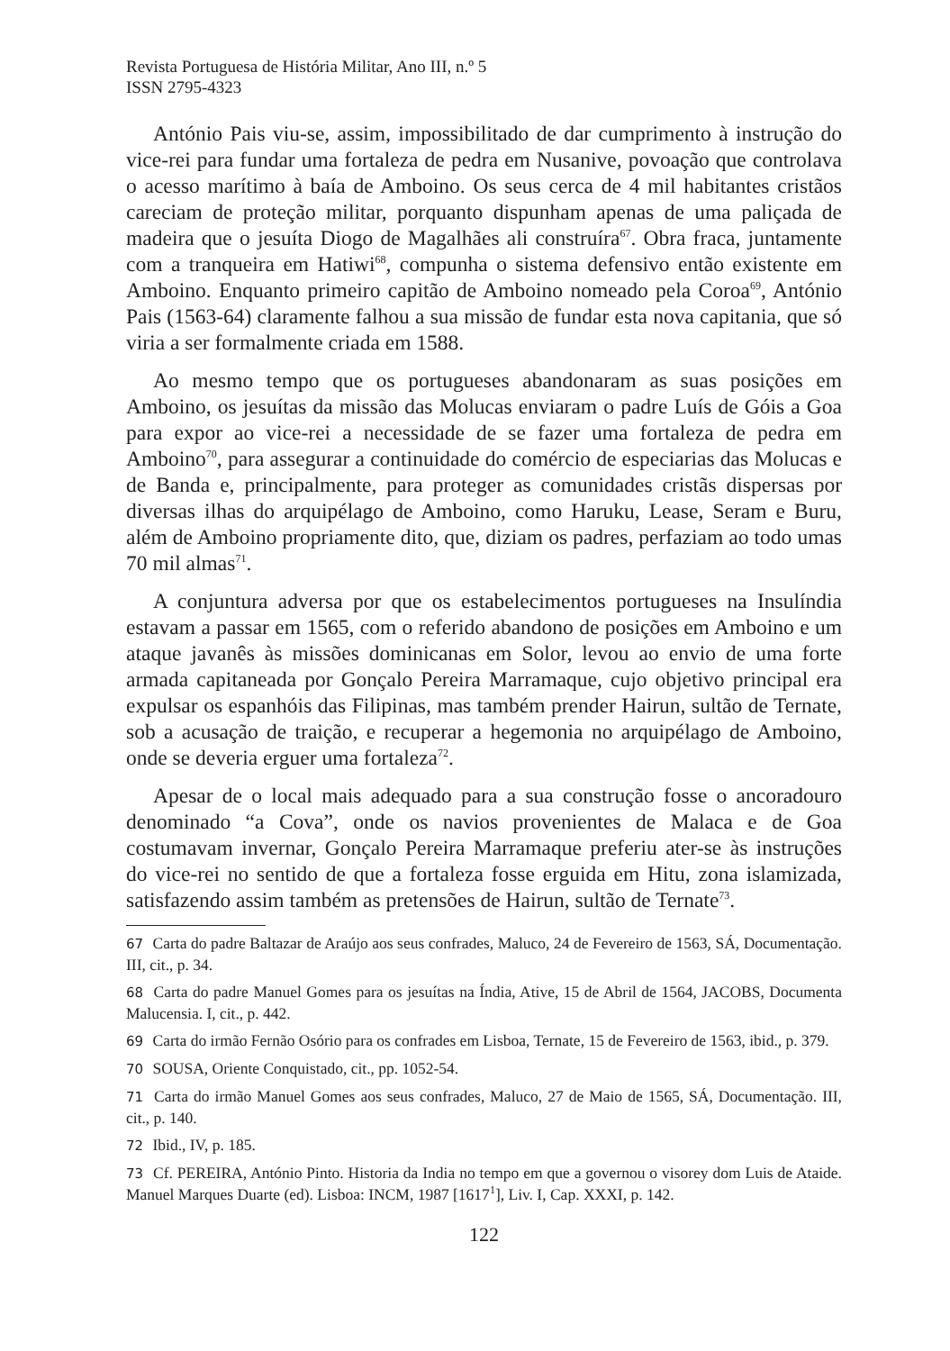Revista Portuguesa de História Militar, Ano III, n.º 5
ISSN 2795-4323
António Pais viu-se, assim, impossibilitado de dar cumprimento à instrução do vice-rei para fundar uma fortaleza de pedra em Nusanive, povoação que controlava o acesso marítimo à baía de Amboino. Os seus cerca de 4 mil habitantes cristãos careciam de proteção militar, porquanto dispunham apenas de uma paliçada de madeira que o jesuíta Diogo de Magalhães ali construíra<sup>67</sup>. Obra fraca, juntamente com a tranqueira em Hatiwi<sup>68</sup>, compunha o sistema defensivo então existente em Amboino. Enquanto primeiro capitão de Amboino nomeado pela Coroa<sup>69</sup>, António Pais (1563-64) claramente falhou a sua missão de fundar esta nova capitania, que só viria a ser formalmente criada em 1588.
Ao mesmo tempo que os portugueses abandonaram as suas posições em Amboino, os jesuítas da missão das Molucas enviaram o padre Luís de Góis a Goa para expor ao vice-rei a necessidade de se fazer uma fortaleza de pedra em Amboino<sup>70</sup>, para assegurar a continuidade do comércio de especiarias das Molucas e de Banda e, principalmente, para proteger as comunidades cristãs dispersas por diversas ilhas do arquipélago de Amboino, como Haruku, Lease, Seram e Buru, além de Amboino propriamente dito, que, diziam os padres, perfaziam ao todo umas 70 mil almas<sup>71</sup>.
A conjuntura adversa por que os estabelecimentos portugueses na Insulíndia estavam a passar em 1565, com o referido abandono de posições em Amboino e um ataque javanês às missões dominicanas em Solor, levou ao envio de uma forte armada capitaneada por Gonçalo Pereira Marramaque, cujo objetivo principal era expulsar os espanhóis das Filipinas, mas também prender Hairun, sultão de Ternate, sob a acusação de traição, e recuperar a hegemonia no arquipélago de Amboino, onde se deveria erguer uma fortaleza<sup>72</sup>.
Apesar de o local mais adequado para a sua construção fosse o ancoradouro denominado “a Cova”, onde os navios provenientes de Malaca e de Goa costumavam invernar, Gonçalo Pereira Marramaque preferiu ater-se às instruções do vice-rei no sentido de que a fortaleza fosse erguida em Hitu, zona islamizada, satisfazendo assim também as pretensões de Hairun, sultão de Ternate<sup>73</sup>.
67 Carta do padre Baltazar de Araújo aos seus confrades, Maluco, 24 de Fevereiro de 1563, SÁ, Documentação. III, cit., p. 34.
68 Carta do padre Manuel Gomes para os jesuítas na Índia, Ative, 15 de Abril de 1564, JACOBS, Documenta Malucensia. I, cit., p. 442.
69 Carta do irmão Fernão Osório para os confrades em Lisboa, Ternate, 15 de Fevereiro de 1563, ibid., p. 379.
70 SOUSA, Oriente Conquistado, cit., pp. 1052-54.
71 Carta do irmão Manuel Gomes aos seus confrades, Maluco, 27 de Maio de 1565, SÁ, Documentação. III, cit., p. 140.
72 Ibid., IV, p. 185.
73 Cf. PEREIRA, António Pinto. Historia da India no tempo em que a governou o visorey dom Luis de Ataide. Manuel Marques Duarte (ed). Lisboa: INCM, 1987 [1617<sup>1</sup>], Liv. I, Cap. XXXI, p. 142.
122